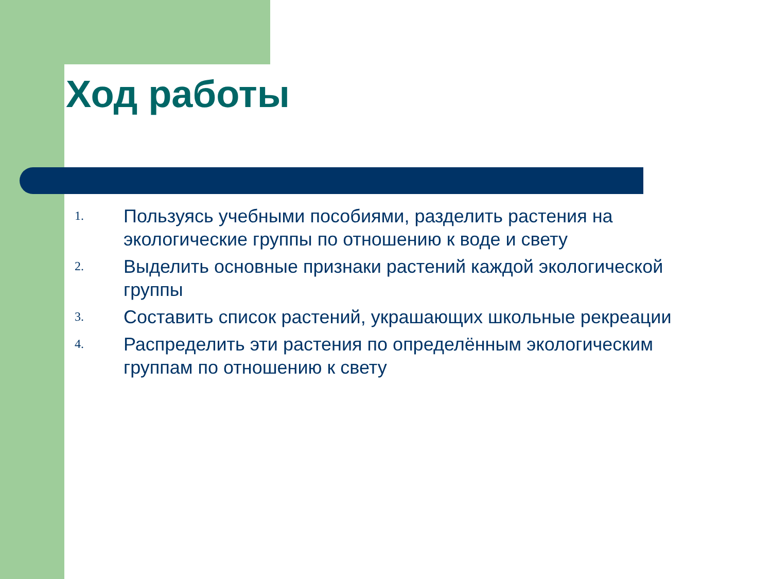Ход работы
1. Пользуясь учебными пособиями, разделить растения на экологические группы по отношению к воде и свету
2. Выделить основные признаки растений каждой экологической группы
3. Составить список растений, украшающих школьные рекреации
4. Распределить эти растения по определённым экологическим группам по отношению к свету